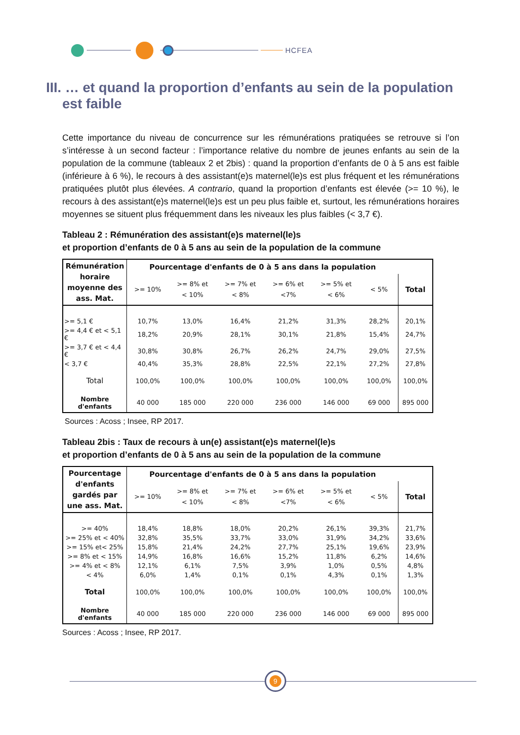HCFEA
III. … et quand la proportion d’enfants au sein de la population est faible
Cette importance du niveau de concurrence sur les rémunérations pratiquées se retrouve si l’on s’intéresse à un second facteur : l’importance relative du nombre de jeunes enfants au sein de la population de la commune (tableaux 2 et 2bis) : quand la proportion d’enfants de 0 à 5 ans est faible (inférieure à 6 %), le recours à des assistant(e)s maternel(le)s est plus fréquent et les rémunérations pratiquées plutôt plus élevées. A contrario, quand la proportion d’enfants est élevée (>= 10 %), le recours à des assistant(e)s maternel(le)s est un peu plus faible et, surtout, les rémunérations horaires moyennes se situent plus fréquemment dans les niveaux les plus faibles (< 3,7 €).
Tableau 2 : Rémunération des assistant(e)s maternel(le)s
et proportion d’enfants de 0 à 5 ans au sein de la population de la commune
| Rémunération horaire moyenne des ass. Mat. | Pourcentage d'enfants de 0 à 5 ans dans la population | | | | | | |
| --- | --- | --- | --- | --- | --- | --- | --- |
| | >= 10% | >= 8% et < 10% | >= 7% et < 8% | >= 6% et <7% | >= 5% et < 6% | < 5% | Total |
| >= 5,1 € | 10,7% | 13,0% | 16,4% | 21,2% | 31,3% | 28,2% | 20,1% |
| >= 4,4 € et < 5,1 € | 18,2% | 20,9% | 28,1% | 30,1% | 21,8% | 15,4% | 24,7% |
| >= 3,7 € et < 4,4 € | 30,8% | 30,8% | 26,7% | 26,2% | 24,7% | 29,0% | 27,5% |
| < 3,7 € | 40,4% | 35,3% | 28,8% | 22,5% | 22,1% | 27,2% | 27,8% |
| Total | 100,0% | 100,0% | 100,0% | 100,0% | 100,0% | 100,0% | 100,0% |
| Nombre d'enfants | 40 000 | 185 000 | 220 000 | 236 000 | 146 000 | 69 000 | 895 000 |
Sources : Acoss ; Insee, RP 2017.
Tableau 2bis : Taux de recours à un(e) assistant(e)s maternel(le)s
et proportion d’enfants de 0 à 5 ans au sein de la population de la commune
| Pourcentage d'enfants gardés par une ass. Mat. | Pourcentage d'enfants de 0 à 5 ans dans la population | | | | | | |
| --- | --- | --- | --- | --- | --- | --- | --- |
| | >= 10% | >= 8% et < 10% | >= 7% et < 8% | >= 6% et <7% | >= 5% et < 6% | < 5% | Total |
| >= 40% | 18,4% | 18,8% | 18,0% | 20,2% | 26,1% | 39,3% | 21,7% |
| >= 25% et < 40% | 32,8% | 35,5% | 33,7% | 33,0% | 31,9% | 34,2% | 33,6% |
| >= 15% et< 25% | 15,8% | 21,4% | 24,2% | 27,7% | 25,1% | 19,6% | 23,9% |
| >= 8% et < 15% | 14,9% | 16,8% | 16,6% | 15,2% | 11,8% | 6,2% | 14,6% |
| >= 4% et < 8% | 12,1% | 6,1% | 7,5% | 3,9% | 1,0% | 0,5% | 4,8% |
| < 4% | 6,0% | 1,4% | 0,1% | 0,1% | 4,3% | 0,1% | 1,3% |
| Total | 100,0% | 100,0% | 100,0% | 100,0% | 100,0% | 100,0% | 100,0% |
| Nombre d'enfants | 40 000 | 185 000 | 220 000 | 236 000 | 146 000 | 69 000 | 895 000 |
Sources : Acoss ; Insee, RP 2017.
9